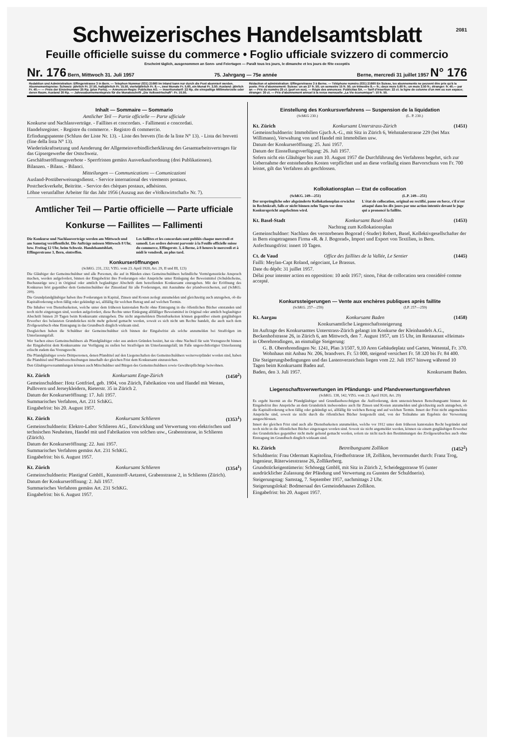Schweizerisches Handelsamtsblatt
2081
Feuille officielle suisse du commerce • Foglio ufficiale svizzero di commercio
Erscheint täglich, ausgenommen an Sonn- und Feiertagen — Paraît tous les jours, le dimanche et les jours de fête exceptés
Nr. 176 Bern, Mittwoch 31. Juli 1957 75. Jahrgang — 75e année Berne, mercredi 31 juillet 1957 N° 176
Redaktion und Administration: Effingerstrasse 3 in Bern. — Telephon Nummer (031) 21660 Im Inland kann nur durch die Post abonniert werden. Abonnementspreise: Schweiz: jährlich Fr. 27.50, halbjährlich Fr. 15.50, vierteljährlich Fr. 8.—, zwei Monate Fr. 5.60, ein Monat Fr. 3.50; Ausland: jährlich Fr. 40.— — Preis der Einzelnummer 25 Rp. (plus Porto). — Annoncen-Regie: Publicitas AG. — Insertionstarif: 22 Rp. die einspaltige Millimeterzeile oder deren Raum; Ausland 30 Rp. — Jahresabonnementspreis für die Monatsschrift „Die Volkswirtschaft": Fr. 10.50.
Rédaction et administration: Effingerstrasse 3 à Berne. — Téléphone numéro (031) 21660 En Suisse, les abonnements ne peuvent être pris qu'à la poste. Prix d'abonnement: Suisse: un an 27 fr. 50; un semestre 15 fr. 50; un trimestre 8.— fr.; deux mois 5.60 fr.; un mois 3.50 fr.; étranger: fr. 40.— par an — Prix du numéro 25 ct. (port en sus). — Régie des annonces: Publicitas SA. — Tarif d'insertion: 22 ct. la ligne de colonne d'un mm ou son espace; étranger: 30 ct. — Prix d'abonnement annuel à la revue mensuelle „La Vie économique": 10 fr. 50.
Inhalt — Sommaire — Sommario
Amtlicher Teil — Partie officielle — Parte ufficiale
Konkurse und Nachlassverträge. - Faillites et concordats. - Fallimenti e concordati.
Handelsregister. - Registre du commerce. - Registro di commercio.
Erfindungspatente (Schluss der Liste Nr. 13). - Liste des brevets (fin de la liste N° 13). - Lista dei brevetti (fine della lista N° 13).
Wiederinkraftsetzung und Aenderung der Allgemeinverbindlicherklärung des Gesamtarbeitsvertrages für das Gipsergewerbe der Ostschweiz.
Geschäftseröffnungsverbote - Sperrfristen gemäss Ausverkaufsordnung (drei Publikationen).
Bilanzen. - Bilans. - Bilanci.
Mitteilungen — Communications — Comunicazioni
Ausland-Postüberweisungsdienst. - Service international des virements postaux.
Postcheckverkehr, Beitritte. - Service des chèques postaux, adhésions.
Löhne verunfallter Arbeiter für das Jahr 1956 (Auszug aus der «Volkswirtschaft» Nr. 7).
Amtlicher Teil — Partie officielle — Parte ufficiale
Konkurse — Faillites — Fallimenti
Die Konkurse und Nachlassverträge werden am Mittwoch und am Samstag veröffentlicht. Die Aufträge müssen Mittwoch 8 Uhr, bzw. Freitag 12 Uhr, beim Schweiz. Handelsamtsblatt, Effingerstrasse 3, Bern, eintreffen.
Les faillites et les concordats sont publiés chaque mercredi et samedi. Les ordres doivent parvenir à la Feuille officielle suisse du commerce, Effingerstr. 3, à Berne, à 8 heures le mercredi et à midi le vendredi, au plus tard.
Konkurseröffnungen
(SchKG. 231, 232; VZG. vom 23. April 1920, Art. 29, II und III, 123)
Die Gläubiger der Gemeinschuldner und alle Personen, die auf in Händen eines Gemeinschuldners befindliche Vermögensstücke Anspruch machen, werden aufgefordert, binnen der Eingabefrist ihre Forderungen oder Ansprüche unter Einlegung der Beweismittel (Schuldscheine, Buchauszüge usw.) in Original oder amtlich beglaubigter Abschrift dem betreffenden Konkursamt einzugeben. Mit der Eröffnung des Konkurses hört gegenüber dem Gemeinschuldner der Zinsenlauf für alle Forderungen, mit Ausnahme der pfandversicherten, auf (SchKG. 209).
Die Grundpfandgläubiger haben ihre Forderungen in Kapital, Zinsen und Kosten zerlegt anzumelden und gleichzeitig auch anzugeben, ob die Kapitalforderung schon fällig oder gekündigt sei, allfällig für welchen Betrag und auf welchen Termin.
Die Inhaber von Dienstbarkeiten, welche unter dem früheren kantonalen Recht ohne Eintragung in die öffentlichen Bücher entstanden und noch nicht eingetragen sind, werden aufgefordert, diese Rechte unter Einlegung allfälliger Beweismittel in Original oder amtlich beglaubigter Abschrift binnen 20 Tagen beim Konkursamt einzugeben. Die nicht angemeldeten Dienstbarkeiten können gegenüber einem gutgläubigen Erwerber des belasteten Grundstückes nicht mehr geltend gemacht werden, soweit es sich nicht um Rechte handelt, die auch nach dem Zivilgesetzbuch ohne Eintragung in das Grundbuch dinglich wirksam sind.
Desgleichen haben die Schuldner der Gemeinschuldner sich binnen der Eingabefrist als solche anzumelden bei Straffolgen im Unterlassungsfall.
Wer Sachen eines Gemeinschuldners als Pfandgläubiger oder aus andern Gründen besitzt, hat sie ohne Nachteil für sein Vorzugsrecht binnen der Eingabefrist dem Konkursamte zur Verfügung zu stellen bei Straffolgen im Unterlassungsfall; im Falle ungerechtfertigter Unterlassung erlischt zudem das Vorzugsrecht.
Die Pfandgläubiger sowie Drittpersonen, denen Pfandtitel auf den Liegenschaften des Gemeinschuldners weiterverpfändet worden sind, haben die Pfandtitel und Pfandverschreibungen innerhalb der gleichen Frist dem Konkursamt einzureichen.
Den Gläubigerversammlungen können auch Mitschuldner und Bürgen des Gemeinschuldners sowie Gewährspflichtige beiwohnen.
Kt. Zürich Konkursamt Enge-Zürich (1450<sup>2</sup>)
Gemeinschuldner: Hotz Gottfried, geb. 1904, von Zürich, Fabrikation von und Handel mit Westen, Pullovern und Jerseykleidern, Rieterstr. 35 in Zürich 2.
Datum der Konkurseröffnung: 17. Juli 1957.
Summarisches Verfahren, Art. 231 SchKG.
Eingabefrist: bis 20. August 1957.
Kt. Zürich Konkursamt Schlieren (1353<sup>1</sup>)
Gemeinschuldnerin: Elektro-Labor Schlieren AG., Entwicklung und Verwertung von elektrischen und technischen Neuheiten, Handel mit und Fabrikation von solchen usw., Grabenstrasse, in Schlieren (Zürich).
Datum der Konkurseröffnung: 22. Juni 1957.
Summarisches Verfahren gemäss Art. 231 SchKG.
Eingabefrist: bis 6. August 1957.
Kt. Zürich Konkursamt Schlieren (1354<sup>1</sup>)
Gemeinschuldnerin: Plastigraf GmbH., Kunststoff-Aetzerei, Grabenstrasse 2, in Schlieren (Zürich).
Datum der Konkurseröffnung: 2. Juli 1957.
Summarisches Verfahren gemäss Art. 231 SchKG.
Eingabefrist: bis 6. August 1957.
Einstellung des Konkursverfahrens — Suspension de la liquidation
(SchKG 230.) (L. P. 230.)
Kt. Zürich Konkursamt Unterstrass-Zürich (1451)
Gemeinschuldnerin: Immobilien Gjuch A.-G., mit Sitz in Zürich 6, Wehntalerstrasse 229 (bei Max Willimann), Verwaltung von und Handel mit Immobilien usw.
Datum der Konkurseröffnung: 25. Juni 1957.
Datum der Einstellungsverfügung: 26. Juli 1957.
Sofern nicht ein Gläubiger bis zum 10. August 1957 die Durchführung des Verfahrens begehrt, sich zur Uebernahme der entstehenden Kosten verpflichtet und an diese vorläufig einen Barvorschuss von Fr. 700 leistet, gilt das Verfahren als geschlossen.
Kollokationsplan — Etat de collocation
(SchKG. 249—251)
Der ursprüngliche oder abgeänderte Kollokationsplan erwächst in Rechtskraft, falls er nicht binnen zehn Tagen vor dem Konkursgericht angefochten wird.
(L.P. 249—251)
L'état de collocation, original ou rectifié, passe en force, s'il n'est attaqué dans les dix jours par une action intentée devant le juge qui a prononcé la faillite.
Kt. Basel-Stadt Konkursamt Basel-Stadt (1453)
Nachtrag zum Kollokationsplan
Gemeinschuldner: Nachlass des verstorbenen Bogorad (-Studer) Robert, Basel, Kollektivgesellschafter der in Bern eingetragenen Firma «R. & J. Bogorad», Import und Export von Textilien, in Bern.
Anfechtungsfrist: innert 10 Tagen.
Ct. de Vaud Office des faillites de la Vallée, Le Sentier (1445)
Failli: Meylan-Capt Roland, négociant, Le Brassus.
Date du dépôt: 31 juillet 1957.
Délai pour intenter action en opposition: 10 août 1957; sinon, l'état de collocation sera considéré comme accepté.
Konkurssteigerungen — Vente aux enchères publiques après faillite
(SchKG. 257—259) (LP. 257—259)
Kt. Aargau Konkursamt Baden (1458)
Konkursamtliche Liegenschaftssteigerung
Im Auftrage des Konkursamtes Unterstrass-Zürich gelangt im Konkurse der Kleinhandels A.G., Beckenhofstrasse 26, in Zürich 6, am Mittwoch, den 7. August 1957, um 15 Uhr, im Restaurant «Heimat» in Oberehrendingen, an einmalige Steigerung:
G. B. Oberehrendingen Nr. 1241, Plan 3/1507, 9,10 Aren Gebäudeplatz und Garten, Wetental, Fr. 370. Wohnhaus mit Anbau Nr. 206, brandvers. Fr. 53 000, steigend versichert Fr. 58 320 bis Fr. 84 400.
Die Steigerungsbedingungen und das Lastenverzeichnis liegen vom 22. Juli 1957 hinweg während 10 Tagen beim Konkursamt Baden auf.
Baden, den 3. Juli 1957. Konkursamt Baden.
Liegenschaftsverwertungen im Pfändungs- und Pfandverwertungsverfahren
(SchKG. 138, 142; VZG. vom 23. April 1920, Art. 29)
Es ergeht hiermit an die Pfandgläubiger und Grundlastberechtigten die Aufforderung, dem unterzeichneten Betreibungsamt binnen der Eingabefrist ihre Ansprüche an dem Grundstück insbesondere auch für Zinsen und Kosten anzumelden und gleichzeitig auch anzugeben, ob die Kapitalforderung schon fällig oder gekündigt sei, allfällig für welchen Betrag und auf welchen Termin. Innert der Frist nicht angemeldete Ansprüche sind, soweit sie nicht durch die öffentlichen Bücher festgestellt sind, von der Teilnahme am Ergebnis der Verwertung ausgeschlossen.
Innert der gleichen Frist sind auch alle Dienstbarkeiten anzumelden, welche vor 1912 unter dem früheren kantonalen Recht begründet und noch nicht in die öffentlichen Bücher eingetragen worden sind. Soweit sie nicht angemeldet werden, können sie einem gutgläubigen Erwerber des Grundstückes gegenüber nicht mehr geltend gemacht werden, sofern sie nicht nach den Bestimmungen des Zivilgesetzbuches auch ohne Eintragung im Grundbuch dinglich wirksam sind.
Kt. Zürich Betreibungsamt Zollikon (1452<sup>2</sup>)
Schuldnerin: Frau Odermatt Kapitolina, Friedhofstrasse 18, Zollikon, bevormundet durch: Franz Trog, Ingenieur, Rüterwiesstrasse 26, Zollikerberg.
Grundstückeigentümerin: Schönegg GmbH, mit Sitz in Zürich 2, Scheideggstrasse 95 (unter ausdrücklicher Zulassung der Pfändung und Verwertung zu Gunsten der Schuldnerin).
Steigerungstag: Samstag, 7. September 1957, nachmittags 2 Uhr.
Steigerungslokal: Bodmersaal des Gemeindehauses Zollikon.
Eingabefrist: bis 20. August 1957.